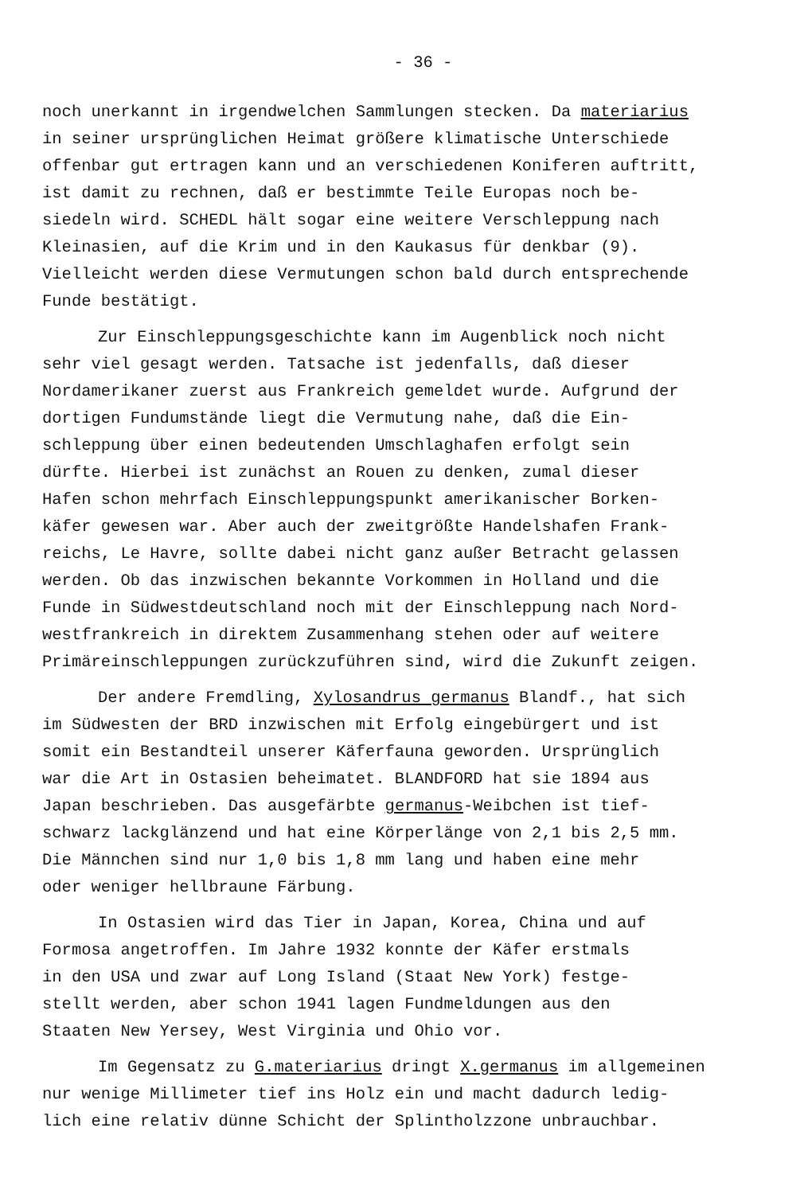- 36 -
noch unerkannt in irgendwelchen Sammlungen stecken. Da materiarius in seiner ursprünglichen Heimat größere klimatische Unterschiede offenbar gut ertragen kann und an verschiedenen Koniferen auftritt, ist damit zu rechnen, daß er bestimmte Teile Europas noch be- siedeln wird. SCHEDL hält sogar eine weitere Verschleppung nach Kleinasien, auf die Krim und in den Kaukasus für denkbar (9). Vielleicht werden diese Vermutungen schon bald durch entsprechende Funde bestätigt.
Zur Einschleppungsgeschichte kann im Augenblick noch nicht sehr viel gesagt werden. Tatsache ist jedenfalls, daß dieser Nordamerikaner zuerst aus Frankreich gemeldet wurde. Aufgrund der dortigen Fundumstände liegt die Vermutung nahe, daß die Ein- schleppung über einen bedeutenden Umschlaghafen erfolgt sein dürfte. Hierbei ist zunächst an Rouen zu denken, zumal dieser Hafen schon mehrfach Einschleppungspunkt amerikanischer Borken- käfer gewesen war. Aber auch der zweitgrößte Handelshafen Frank- reichs, Le Havre, sollte dabei nicht ganz außer Betracht gelassen werden. Ob das inzwischen bekannte Vorkommen in Holland und die Funde in Südwestdeutschland noch mit der Einschleppung nach Nord- westfrankreich in direktem Zusammenhang stehen oder auf weitere Primäreinschleppungen zurückzuführen sind, wird die Zukunft zeigen.
Der andere Fremdling, Xylosandrus germanus Blandf., hat sich im Südwesten der BRD inzwischen mit Erfolg eingebürgert und ist somit ein Bestandteil unserer Käferfauna geworden. Ursprünglich war die Art in Ostasien beheimatet. BLANDFORD hat sie 1894 aus Japan beschrieben. Das ausgefärbte germanus-Weibchen ist tief- schwarz lackglänzend und hat eine Körperlänge von 2,1 bis 2,5 mm. Die Männchen sind nur 1,0 bis 1,8 mm lang und haben eine mehr oder weniger hellbraune Färbung.
In Ostasien wird das Tier in Japan, Korea, China und auf Formosa angetroffen. Im Jahre 1932 konnte der Käfer erstmals in den USA und zwar auf Long Island (Staat New York) festge- stellt werden, aber schon 1941 lagen Fundmeldungen aus den Staaten New Yersey, West Virginia und Ohio vor.
Im Gegensatz zu G.materiarius dringt X.germanus im allgemeinen nur wenige Millimeter tief ins Holz ein und macht dadurch ledig- lich eine relativ dünne Schicht der Splintholzzone unbrauchbar.